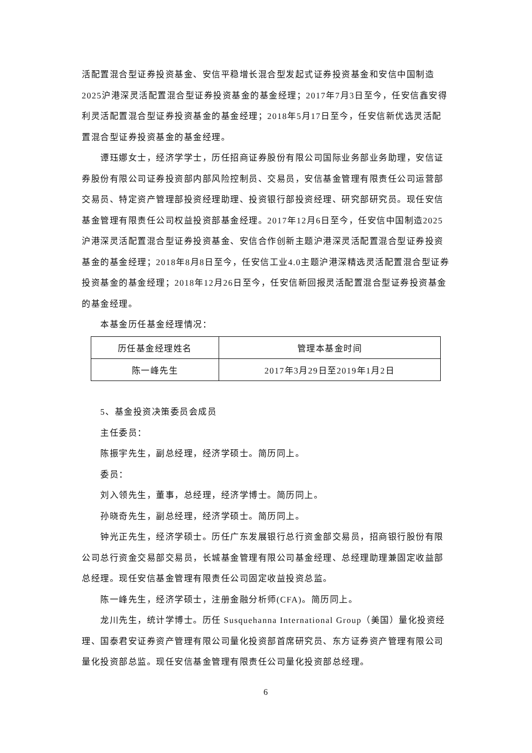活配置混合型证券投资基金、安信平稳增长混合型发起式证券投资基金和安信中国制造2025沪港深灵活配置混合型证券投资基金的基金经理；2017年7月3日至今，任安信鑫安得利灵活配置混合型证券投资基金的基金经理；2018年5月17日至今，任安信新优选灵活配置混合型证券投资基金的基金经理。
谭珏娜女士，经济学学士，历任招商证券股份有限公司国际业务部业务助理，安信证券股份有限公司证券投资部内部风险控制员、交易员，安信基金管理有限责任公司运营部交易员、特定资产管理部投资经理助理、投资银行部投资经理、研究部研究员。现任安信基金管理有限责任公司权益投资部基金经理。2017年12月6日至今，任安信中国制造2025沪港深灵活配置混合型证券投资基金、安信合作创新主题沪港深灵活配置混合型证券投资基金的基金经理；2018年8月8日至今，任安信工业4.0主题沪港深精选灵活配置混合型证券投资基金的基金经理；2018年12月26日至今，任安信新回报灵活配置混合型证券投资基金的基金经理。
本基金历任基金经理情况：
| 历任基金经理姓名 | 管理本基金时间 |
| --- | --- |
| 陈一峰先生 | 2017年3月29日至2019年1月2日 |
5、基金投资决策委员会成员
主任委员：
陈振宇先生，副总经理，经济学硕士。简历同上。
委员：
刘入领先生，董事，总经理，经济学博士。简历同上。
孙晓奇先生，副总经理，经济学硕士。简历同上。
钟光正先生，经济学硕士。历任广东发展银行总行资金部交易员，招商银行股份有限公司总行资金交易部交易员，长城基金管理有限公司基金经理、总经理助理兼固定收益部总经理。现任安信基金管理有限责任公司固定收益投资总监。
陈一峰先生，经济学硕士，注册金融分析师(CFA)。简历同上。
龙川先生，统计学博士。历任 Susquehanna International Group（美国）量化投资经理、国泰君安证券资产管理有限公司量化投资部首席研究员、东方证券资产管理有限公司量化投资部总监。现任安信基金管理有限责任公司量化投资部总经理。
6